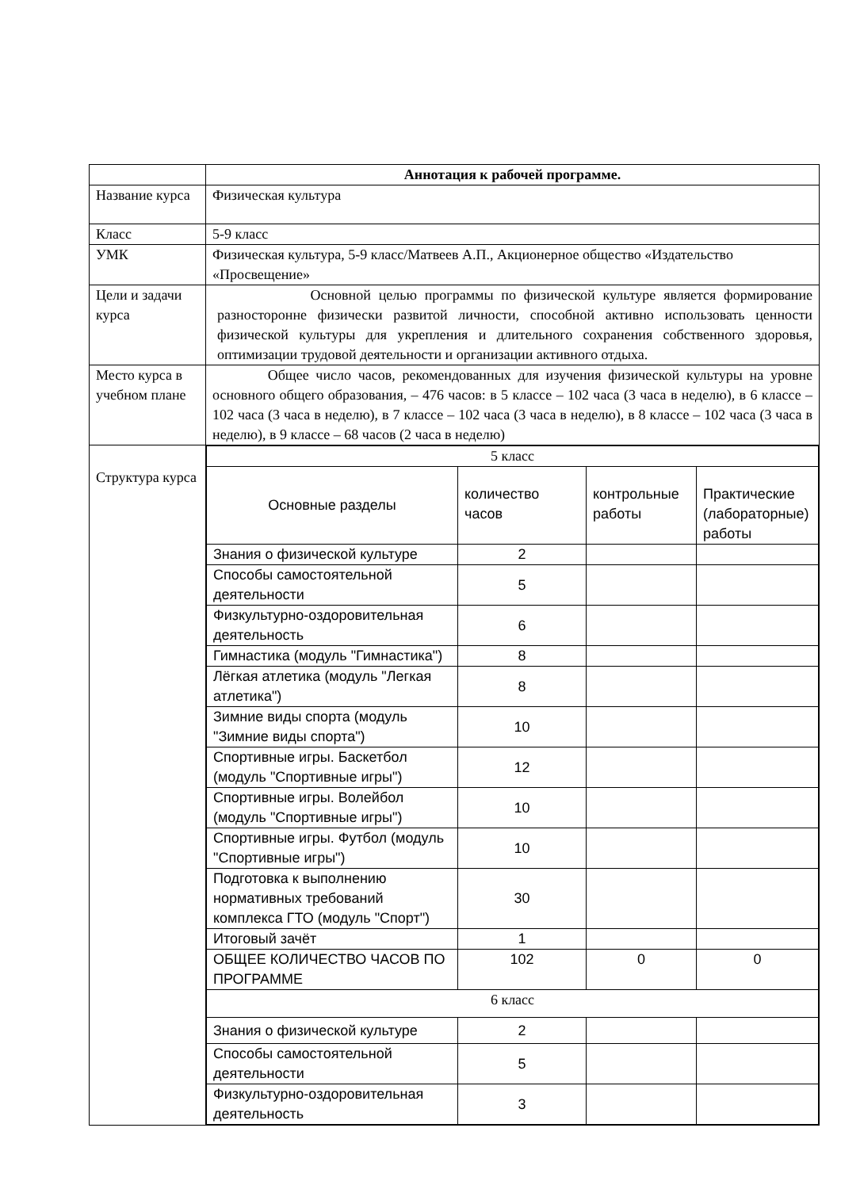| | Аннотация к рабочей программе. |
| Название курса | Физическая культура |
| Класс | 5-9 класс |
| УМК | Физическая культура, 5-9 класс/Матвеев А.П., Акционерное общество «Издательство «Просвещение» |
| Цели и задачи курса | Основной целью программы по физической культуре является формирование разносторонне физически развитой личности, способной активно использовать ценности физической культуры для укрепления и длительного сохранения собственного здоровья, оптимизации трудовой деятельности и организации активного отдыха. |
| Место курса в учебном плане | Общее число часов, рекомендованных для изучения физической культуры на уровне основного общего образования, – 476 часов: в 5 классе – 102 часа (3 часа в неделю), в 6 классе – 102 часа (3 часа в неделю), в 7 классе – 102 часа (3 часа в неделю), в 8 классе – 102 часа (3 часа в неделю), в 9 классе – 68 часов (2 часа в неделю) |
| Структура курса | / 5 класс / / / / / Основные разделы / количество часов / контрольные работы / Практические (лабораторные) работы / / Знания о физической культуре / 2 / / / / Способы самостоятельной деятельности / 5 / / / / Физкультурно-оздоровительная деятельность / 6 / / / / Гимнастика (модуль "Гимнастика") / 8 / / / / Лёгкая атлетика (модуль "Легкая атлетика") / 8 / / / / Зимние виды спорта (модуль "Зимние виды спорта") / 10 / / / / Спортивные игры. Баскетбол (модуль "Спортивные игры") / 12 / / / / Спортивные игры. Волейбол (модуль "Спортивные игры") / 10 / / / / Спортивные игры. Футбол (модуль "Спортивные игры") / 10 / / / / Подготовка к выполнению нормативных требований комплекса ГТО (модуль "Спорт") / 30 / / / / Итоговый зачёт / 1 / / / / ОБЩЕЕ КОЛИЧЕСТВО ЧАСОВ ПО ПРОГРАММЕ / 102 / 0 / 0 / / 6 класс / / / / / Знания о физической культуре / 2 / / / / Способы самостоятельной деятельности / 5 / / / / Физкультурно-оздоровительная деятельность / 3 / / / |